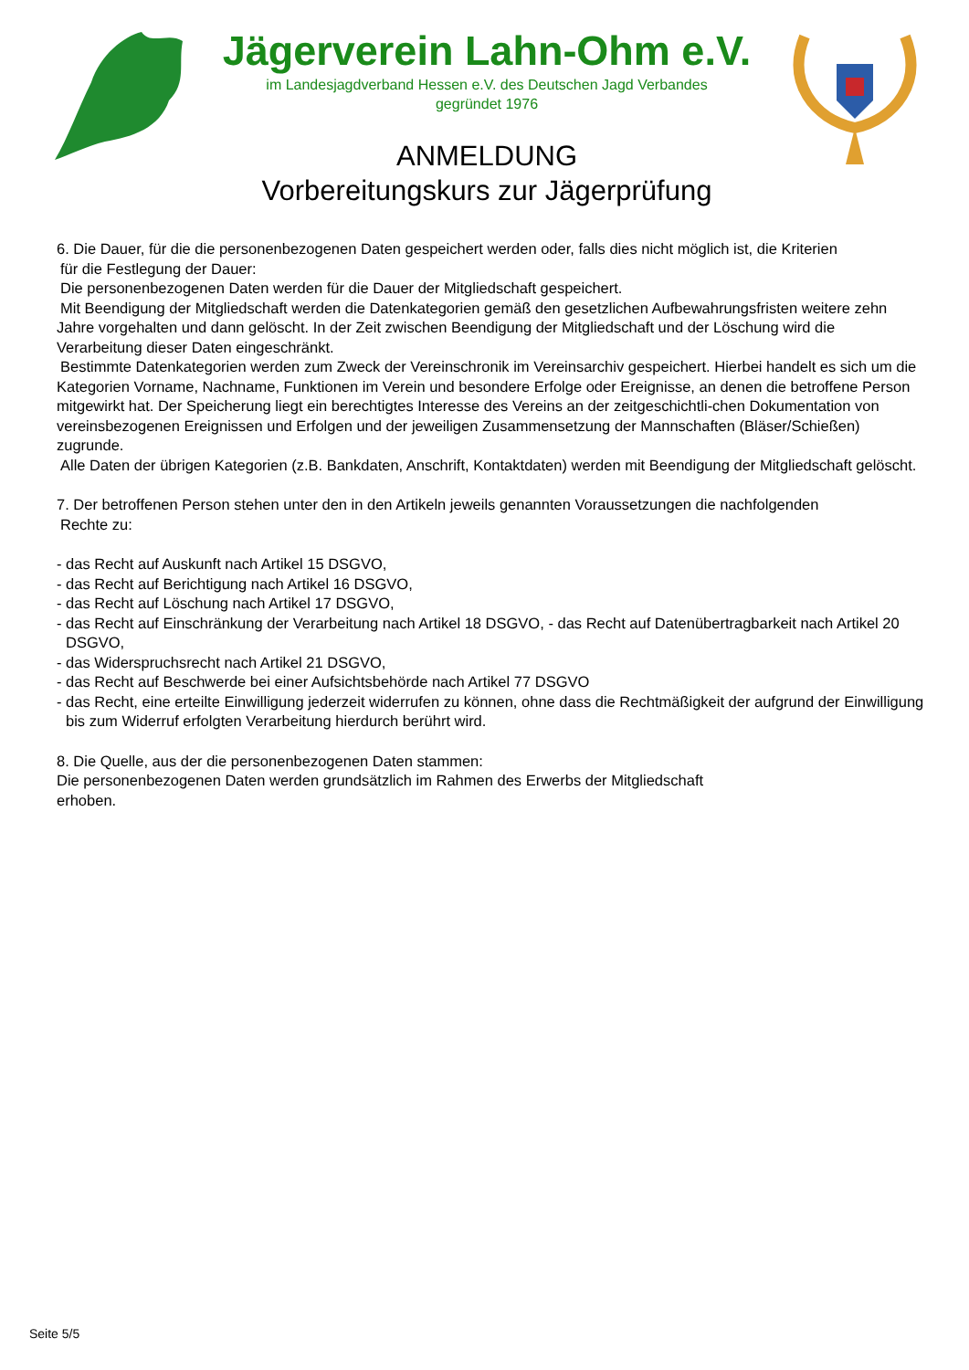Jägerverein Lahn-Ohm e.V.
im Landesjagdverband Hessen e.V. des Deutschen Jagd Verbandes
gegründet 1976
ANMELDUNG
Vorbereitungskurs zur Jägerprüfung
6. Die Dauer, für die die personenbezogenen Daten gespeichert werden oder, falls dies nicht möglich ist, die Kriterien
für die Festlegung der Dauer:
Die personenbezogenen Daten werden für die Dauer der Mitgliedschaft gespeichert.
Mit Beendigung der Mitgliedschaft werden die Datenkategorien gemäß den gesetzlichen Aufbewahrungsfristen weitere zehn Jahre vorgehalten und dann gelöscht. In der Zeit zwischen Beendigung der Mitgliedschaft und der Löschung wird die Verarbeitung dieser Daten eingeschränkt.
Bestimmte Datenkategorien werden zum Zweck der Vereinschronik im Vereinsarchiv gespeichert. Hierbei handelt es sich um die Kategorien Vorname, Nachname, Funktionen im Verein und besondere Erfolge oder Ereignisse, an denen die betroffene Person mitgewirkt hat. Der Speicherung liegt ein berechtigtes Interesse des Vereins an der zeitgeschichtli-chen Dokumentation von vereinsbezogenen Ereignissen und Erfolgen und der jeweiligen Zusammensetzung der Mannschaften (Bläser/Schießen) zugrunde.
Alle Daten der übrigen Kategorien (z.B. Bankdaten, Anschrift, Kontaktdaten) werden mit Beendigung der Mitgliedschaft gelöscht.
7. Der betroffenen Person stehen unter den in den Artikeln jeweils genannten Voraussetzungen die nachfolgenden
Rechte zu:
- das Recht auf Auskunft nach Artikel 15 DSGVO,
- das Recht auf Berichtigung nach Artikel 16 DSGVO,
- das Recht auf Löschung nach Artikel 17 DSGVO,
- das Recht auf Einschränkung der Verarbeitung nach Artikel 18 DSGVO, - das Recht auf Datenübertragbarkeit nach Artikel 20 DSGVO,
- das Widerspruchsrecht nach Artikel 21 DSGVO,
- das Recht auf Beschwerde bei einer Aufsichtsbehörde nach Artikel 77 DSGVO
- das Recht, eine erteilte Einwilligung jederzeit widerrufen zu können, ohne dass die Rechtmäßigkeit der aufgrund der Einwilligung bis zum Widerruf erfolgten Verarbeitung hierdurch berührt wird.
8. Die Quelle, aus der die personenbezogenen Daten stammen:
Die personenbezogenen Daten werden grundsätzlich im Rahmen des Erwerbs der Mitgliedschaft
erhoben.
Seite 5/5